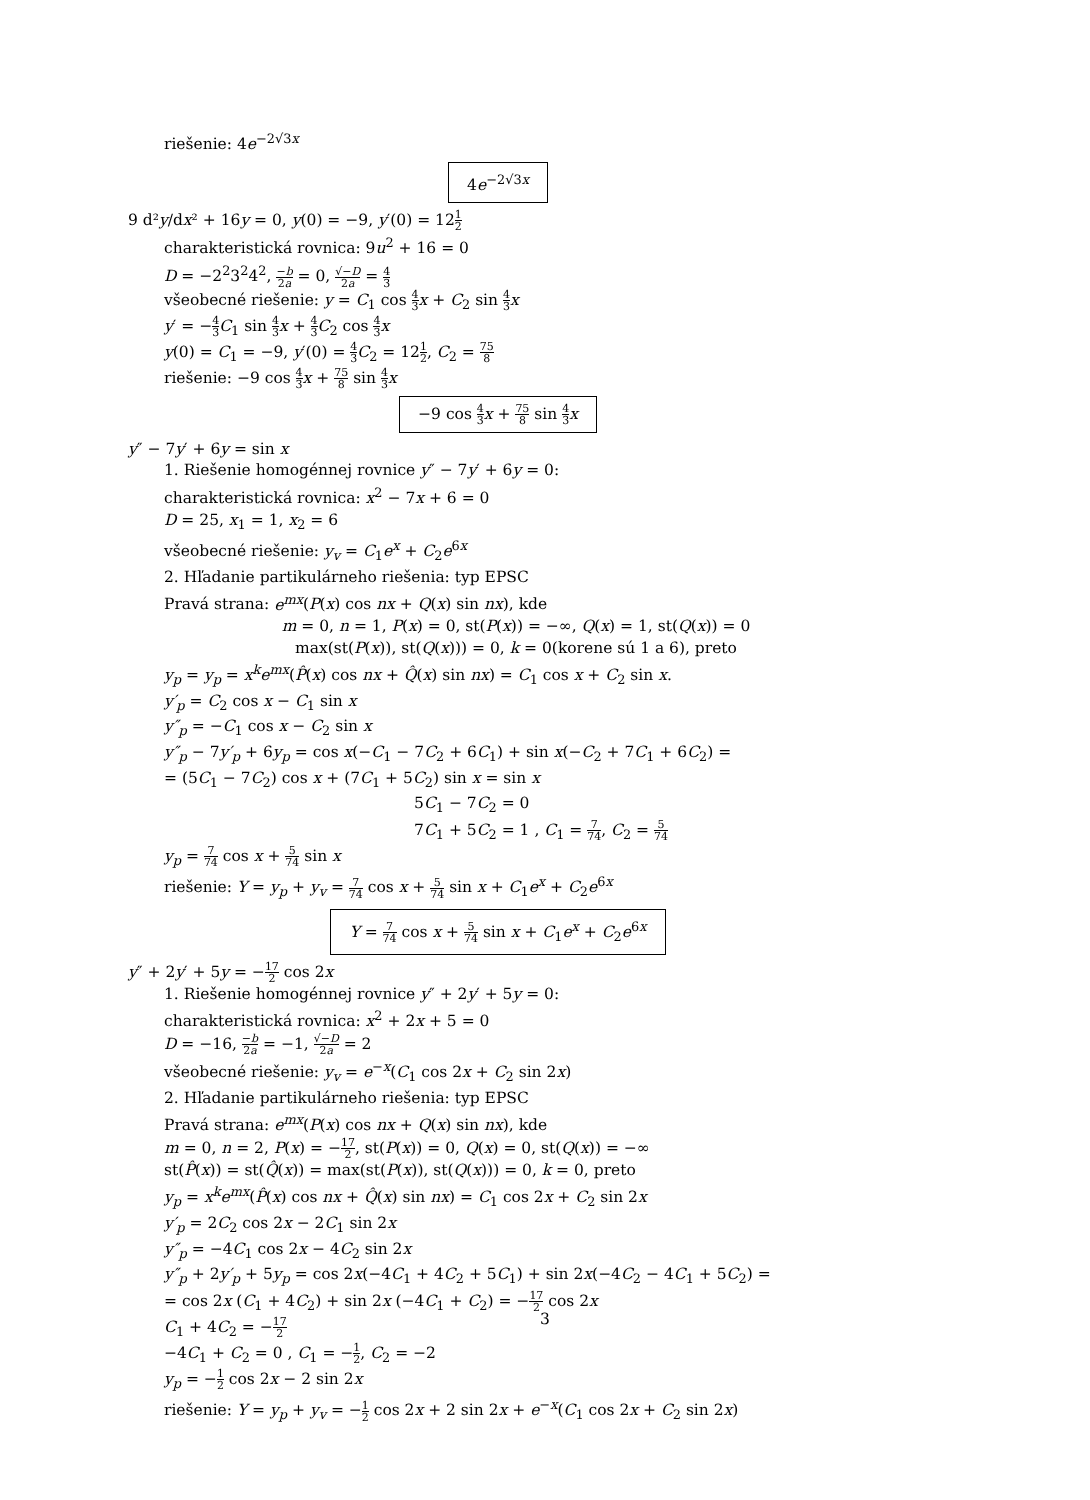riešenie: 4e<sup>−2√3x</sup>
4e<sup>−2√3x</sup>
9 d²y/dx² + 16y = 0, y(0) = −9, y′(0) = 121 2
charakteristická rovnica: 9u<sup>2</sup> + 16 = 0
D = −2<sup>2</sup>3<sup>2</sup>4<sup>2</sup>, −b 2a = 0, √−D 2a = 4 3
všeobecné riešenie: y = C<sub>1</sub> cos 4 3 x + C<sub>2</sub> sin 4 3 x
y′ = −4 3 C<sub>1</sub> sin 4 3 x + 4 3 C<sub>2</sub> cos 4 3 x
y(0) = C<sub>1</sub> = −9, y′(0) = 4 3 C<sub>2</sub> = 121 2, C<sub>2</sub> = 75 8
riešenie: −9 cos 4 3 x + 75 8 sin 4 3 x
−9 cos 4 3 x + 75 8 sin 4 3 x
y″ − 7y′ + 6y = sin x
1. Riešenie homogénnej rovnice y″ − 7y′ + 6y = 0:
charakteristická rovnica: x<sup>2</sup> − 7x + 6 = 0
D = 25, x<sub>1</sub> = 1, x<sub>2</sub> = 6
všeobecné riešenie: y<sub>v</sub> = C<sub>1</sub>e<sup>x</sup> + C<sub>2</sub>e<sup>6x</sup>
2. Hľadanie partikulárneho riešenia: typ EPSC
Pravá strana: e<sup>mx</sup>(P(x) cos nx + Q(x) sin nx), kde
m = 0, n = 1, P(x) = 0, st(P(x)) = −∞, Q(x) = 1, st(Q(x)) = 0
max(st(P(x)), st(Q(x))) = 0, k = 0(korene sú 1 a 6), preto
y<sub>p</sub> = y<sub>p</sub> = x<sup>k</sup>e<sup>mx</sup>(P̂(x) cos nx + Q̂(x) sin nx) = C<sub>1</sub> cos x + C<sub>2</sub> sin x.
y′<sub>p</sub> = C<sub>2</sub> cos x − C<sub>1</sub> sin x
y″<sub>p</sub> = −C<sub>1</sub> cos x − C<sub>2</sub> sin x
y″<sub>p</sub> − 7y′<sub>p</sub> + 6y<sub>p</sub> = cos x(−C<sub>1</sub> − 7C<sub>2</sub> + 6C<sub>1</sub>) + sin x(−C<sub>2</sub> + 7C<sub>1</sub> + 6C<sub>2</sub>) =
= (5C<sub>1</sub> − 7C<sub>2</sub>) cos x + (7C<sub>1</sub> + 5C<sub>2</sub>) sin x = sin x
5C<sub>1</sub> − 7C<sub>2</sub> = 0
7C<sub>1</sub> + 5C<sub>2</sub> = 1 , C<sub>1</sub> = 7 74, C<sub>2</sub> = 5 74
y<sub>p</sub> = 7 74 cos x + 5 74 sin x
riešenie: Y = y<sub>p</sub> + y<sub>v</sub> = 7 74 cos x + 5 74 sin x + C<sub>1</sub>e<sup>x</sup> + C<sub>2</sub>e<sup>6x</sup>
Y = 7 74 cos x + 5 74 sin x + C<sub>1</sub>e<sup>x</sup> + C<sub>2</sub>e<sup>6x</sup>
y″ + 2y′ + 5y = −17 2 cos 2x
1. Riešenie homogénnej rovnice y″ + 2y′ + 5y = 0:
charakteristická rovnica: x<sup>2</sup> + 2x + 5 = 0
D = −16, −b 2a = −1, √−D 2a = 2
všeobecné riešenie: y<sub>v</sub> = e<sup>−x</sup>(C<sub>1</sub> cos 2x + C<sub>2</sub> sin 2x)
2. Hľadanie partikulárneho riešenia: typ EPSC
Pravá strana: e<sup>mx</sup>(P(x) cos nx + Q(x) sin nx), kde
m = 0, n = 2, P(x) = −17 2, st(P(x)) = 0, Q(x) = 0, st(Q(x)) = −∞
st(P̂(x)) = st(Q̂(x)) = max(st(P(x)), st(Q(x))) = 0, k = 0, preto
y<sub>p</sub> = x<sup>k</sup>e<sup>mx</sup>(P̂(x) cos nx + Q̂(x) sin nx) = C<sub>1</sub> cos 2x + C<sub>2</sub> sin 2x
y′<sub>p</sub> = 2C<sub>2</sub> cos 2x − 2C<sub>1</sub> sin 2x
y″<sub>p</sub> = −4C<sub>1</sub> cos 2x − 4C<sub>2</sub> sin 2x
y″<sub>p</sub> + 2y′<sub>p</sub> + 5y<sub>p</sub> = cos 2x(−4C<sub>1</sub> + 4C<sub>2</sub> + 5C<sub>1</sub>) + sin 2x(−4C<sub>2</sub> − 4C<sub>1</sub> + 5C<sub>2</sub>) =
= cos 2x (C<sub>1</sub> + 4C<sub>2</sub>) + sin 2x (−4C<sub>1</sub> + C<sub>2</sub>) = −17 2 cos 2x
C<sub>1</sub> + 4C<sub>2</sub> = −17 2
−4C<sub>1</sub> + C<sub>2</sub> = 0 , C<sub>1</sub> = −1 2, C<sub>2</sub> = −2
y<sub>p</sub> = −1 2 cos 2x − 2 sin 2x
riešenie: Y = y<sub>p</sub> + y<sub>v</sub> = −1 2 cos 2x + 2 sin 2x + e<sup>−x</sup>(C<sub>1</sub> cos 2x + C<sub>2</sub> sin 2x)
3